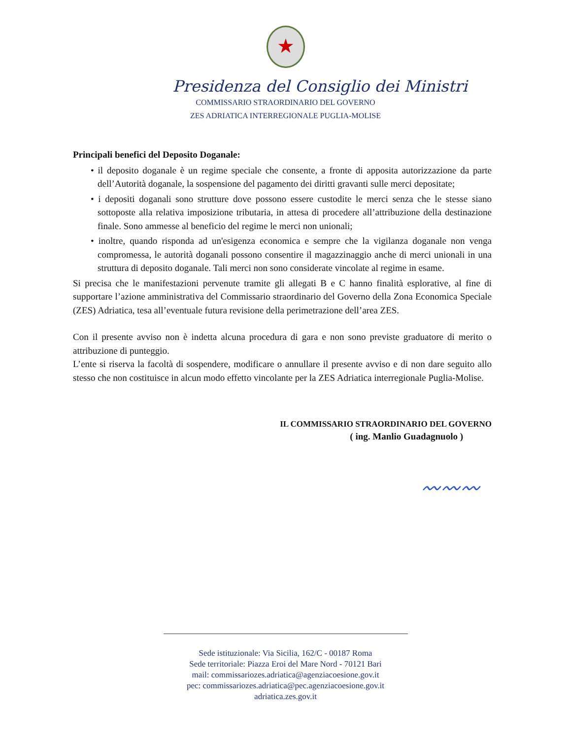★
Presidenza del Consiglio dei Ministri
COMMISSARIO STRAORDINARIO DEL GOVERNO
ZES ADRIATICA INTERREGIONALE PUGLIA-MOLISE
Principali benefici del Deposito Doganale:
• il deposito doganale è un regime speciale che consente, a fronte di apposita autorizzazione da parte dell’Autorità doganale, la sospensione del pagamento dei diritti gravanti sulle merci depositate;
• i depositi doganali sono strutture dove possono essere custodite le merci senza che le stesse siano sottoposte alla relativa imposizione tributaria, in attesa di procedere all’attribuzione della destinazione finale. Sono ammesse al beneficio del regime le merci non unionali;
• inoltre, quando risponda ad un'esigenza economica e sempre che la vigilanza doganale non venga compromessa, le autorità doganali possono consentire il magazzinaggio anche di merci unionali in una struttura di deposito doganale. Tali merci non sono considerate vincolate al regime in esame.
Si precisa che le manifestazioni pervenute tramite gli allegati B e C hanno finalità esplorative, al fine di supportare l’azione amministrativa del Commissario straordinario del Governo della Zona Economica Speciale (ZES) Adriatica, tesa all’eventuale futura revisione della perimetrazione dell’area ZES.
Con il presente avviso non è indetta alcuna procedura di gara e non sono previste graduatore di merito o attribuzione di punteggio.
L’ente si riserva la facoltà di sospendere, modificare o annullare il presente avviso e di non dare seguito allo stesso che non costituisce in alcun modo effetto vincolante per la ZES Adriatica interregionale Puglia-Molise.
IL COMMISSARIO STRAORDINARIO DEL GOVERNO
( ing. Manlio Guadagnuolo )
〰〰〰
Sede istituzionale: Via Sicilia, 162/C - 00187 Roma
Sede territoriale: Piazza Eroi del Mare Nord - 70121 Bari
mail: commissariozes.adriatica@agenziacoesione.gov.it
pec: commissariozes.adriatica@pec.agenziacoesione.gov.it
adriatica.zes.gov.it